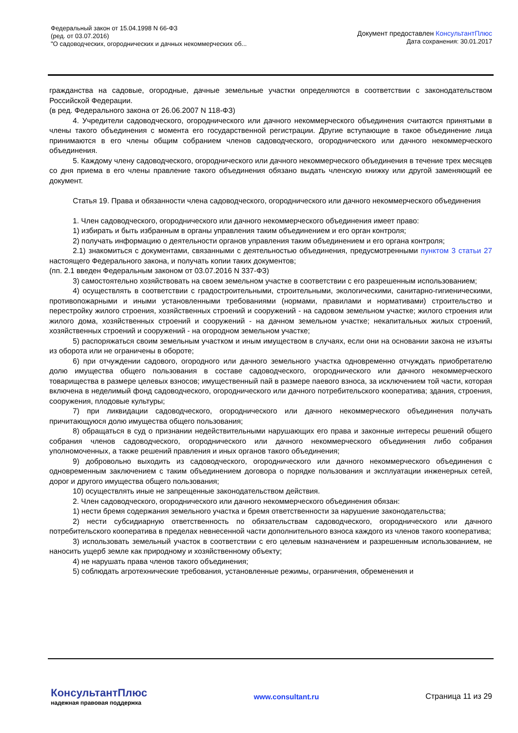Федеральный закон от 15.04.1998 N 66-ФЗ
(ред. от 03.07.2016)
"О садоводческих, огороднических и дачных некоммерческих об...
Документ предоставлен КонсультантПлюс
Дата сохранения: 30.01.2017
гражданства на садовые, огородные, дачные земельные участки определяются в соответствии с законодательством Российской Федерации.
(в ред. Федерального закона от 26.06.2007 N 118-ФЗ)
4. Учредители садоводческого, огороднического или дачного некоммерческого объединения считаются принятыми в члены такого объединения с момента его государственной регистрации. Другие вступающие в такое объединение лица принимаются в его члены общим собранием членов садоводческого, огороднического или дачного некоммерческого объединения.
5. Каждому члену садоводческого, огороднического или дачного некоммерческого объединения в течение трех месяцев со дня приема в его члены правление такого объединения обязано выдать членскую книжку или другой заменяющий ее документ.
Статья 19. Права и обязанности члена садоводческого, огороднического или дачного некоммерческого объединения
1. Член садоводческого, огороднического или дачного некоммерческого объединения имеет право:
1) избирать и быть избранным в органы управления таким объединением и его орган контроля;
2) получать информацию о деятельности органов управления таким объединением и его органа контроля;
2.1) знакомиться с документами, связанными с деятельностью объединения, предусмотренными пунктом 3 статьи 27 настоящего Федерального закона, и получать копии таких документов;
(пп. 2.1 введен Федеральным законом от 03.07.2016 N 337-ФЗ)
3) самостоятельно хозяйствовать на своем земельном участке в соответствии с его разрешенным использованием;
4) осуществлять в соответствии с градостроительными, строительными, экологическими, санитарно-гигиеническими, противопожарными и иными установленными требованиями (нормами, правилами и нормативами) строительство и перестройку жилого строения, хозяйственных строений и сооружений - на садовом земельном участке; жилого строения или жилого дома, хозяйственных строений и сооружений - на дачном земельном участке; некапитальных жилых строений, хозяйственных строений и сооружений - на огородном земельном участке;
5) распоряжаться своим земельным участком и иным имуществом в случаях, если они на основании закона не изъяты из оборота или не ограничены в обороте;
6) при отчуждении садового, огородного или дачного земельного участка одновременно отчуждать приобретателю долю имущества общего пользования в составе садоводческого, огороднического или дачного некоммерческого товарищества в размере целевых взносов; имущественный пай в размере паевого взноса, за исключением той части, которая включена в неделимый фонд садоводческого, огороднического или дачного потребительского кооператива; здания, строения, сооружения, плодовые культуры;
7) при ликвидации садоводческого, огороднического или дачного некоммерческого объединения получать причитающуюся долю имущества общего пользования;
8) обращаться в суд о признании недействительными нарушающих его права и законные интересы решений общего собрания членов садоводческого, огороднического или дачного некоммерческого объединения либо собрания уполномоченных, а также решений правления и иных органов такого объединения;
9) добровольно выходить из садоводческого, огороднического или дачного некоммерческого объединения с одновременным заключением с таким объединением договора о порядке пользования и эксплуатации инженерных сетей, дорог и другого имущества общего пользования;
10) осуществлять иные не запрещенные законодательством действия.
2. Член садоводческого, огороднического или дачного некоммерческого объединения обязан:
1) нести бремя содержания земельного участка и бремя ответственности за нарушение законодательства;
2) нести субсидиарную ответственность по обязательствам садоводческого, огороднического или дачного потребительского кооператива в пределах невнесенной части дополнительного взноса каждого из членов такого кооператива;
3) использовать земельный участок в соответствии с его целевым назначением и разрешенным использованием, не наносить ущерб земле как природному и хозяйственному объекту;
4) не нарушать права членов такого объединения;
5) соблюдать агротехнические требования, установленные режимы, ограничения, обременения и
КонсультантПлюс
надежная правовая поддержка
www.consultant.ru Страница 11 из 29